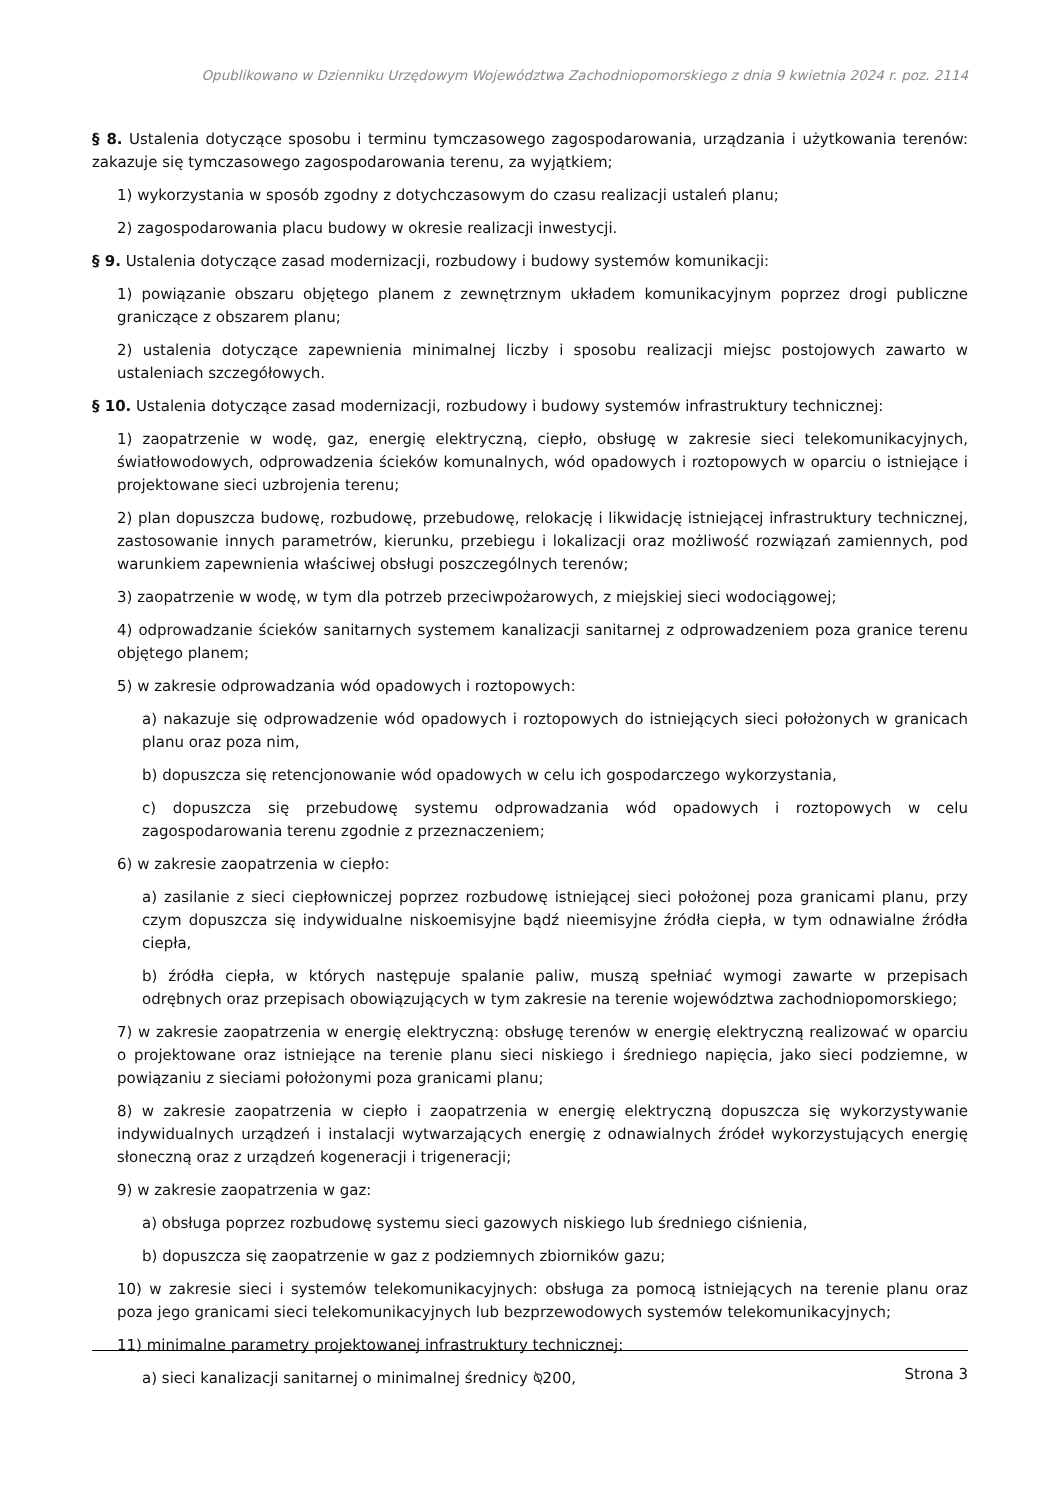Opublikowano w Dzienniku Urzędowym Województwa Zachodniopomorskiego z dnia 9 kwietnia 2024 r. poz. 2114
§ 8. Ustalenia dotyczące sposobu i terminu tymczasowego zagospodarowania, urządzania i użytkowania terenów: zakazuje się tymczasowego zagospodarowania terenu, za wyjątkiem;
1) wykorzystania w sposób zgodny z dotychczasowym do czasu realizacji ustaleń planu;
2) zagospodarowania placu budowy w okresie realizacji inwestycji.
§ 9. Ustalenia dotyczące zasad modernizacji, rozbudowy i budowy systemów komunikacji:
1) powiązanie obszaru objętego planem z zewnętrznym układem komunikacyjnym poprzez drogi publiczne graniczące z obszarem planu;
2) ustalenia dotyczące zapewnienia minimalnej liczby i sposobu realizacji miejsc postojowych zawarto w ustaleniach szczegółowych.
§ 10. Ustalenia dotyczące zasad modernizacji, rozbudowy i budowy systemów infrastruktury technicznej:
1) zaopatrzenie w wodę, gaz, energię elektryczną, ciepło, obsługę w zakresie sieci telekomunikacyjnych, światłowodowych, odprowadzenia ścieków komunalnych, wód opadowych i roztopowych w oparciu o istniejące i projektowane sieci uzbrojenia terenu;
2) plan dopuszcza budowę, rozbudowę, przebudowę, relokację i likwidację istniejącej infrastruktury technicznej, zastosowanie innych parametrów, kierunku, przebiegu i lokalizacji oraz możliwość rozwiązań zamiennych, pod warunkiem zapewnienia właściwej obsługi poszczególnych terenów;
3) zaopatrzenie w wodę, w tym dla potrzeb przeciwpożarowych, z miejskiej sieci wodociągowej;
4) odprowadzanie ścieków sanitarnych systemem kanalizacji sanitarnej z odprowadzeniem poza granice terenu objętego planem;
5) w zakresie odprowadzania wód opadowych i roztopowych:
a) nakazuje się odprowadzenie wód opadowych i roztopowych do istniejących sieci położonych w granicach planu oraz poza nim,
b) dopuszcza się retencjonowanie wód opadowych w celu ich gospodarczego wykorzystania,
c) dopuszcza się przebudowę systemu odprowadzania wód opadowych i roztopowych w celu zagospodarowania terenu zgodnie z przeznaczeniem;
6) w zakresie zaopatrzenia w ciepło:
a) zasilanie z sieci ciepłowniczej poprzez rozbudowę istniejącej sieci położonej poza granicami planu, przy czym dopuszcza się indywidualne niskoemisyjne bądź nieemisyjne źródła ciepła, w tym odnawialne źródła ciepła,
b) źródła ciepła, w których następuje spalanie paliw, muszą spełniać wymogi zawarte w przepisach odrębnych oraz przepisach obowiązujących w tym zakresie na terenie województwa zachodniopomorskiego;
7) w zakresie zaopatrzenia w energię elektryczną: obsługę terenów w energię elektryczną realizować w oparciu o projektowane oraz istniejące na terenie planu sieci niskiego i średniego napięcia, jako sieci podziemne, w powiązaniu z sieciami położonymi poza granicami planu;
8) w zakresie zaopatrzenia w ciepło i zaopatrzenia w energię elektryczną dopuszcza się wykorzystywanie indywidualnych urządzeń i instalacji wytwarzających energię z odnawialnych źródeł wykorzystujących energię słoneczną oraz z urządzeń kogeneracji i trigeneracji;
9) w zakresie zaopatrzenia w gaz:
a) obsługa poprzez rozbudowę systemu sieci gazowych niskiego lub średniego ciśnienia,
b) dopuszcza się zaopatrzenie w gaz z podziemnych zbiorników gazu;
10) w zakresie sieci i systemów telekomunikacyjnych: obsługa za pomocą istniejących na terenie planu oraz poza jego granicami sieci telekomunikacyjnych lub bezprzewodowych systemów telekomunikacyjnych;
11) minimalne parametry projektowanej infrastruktury technicznej:
a) sieci kanalizacji sanitarnej o minimalnej średnicy ⍉200,
Strona 3